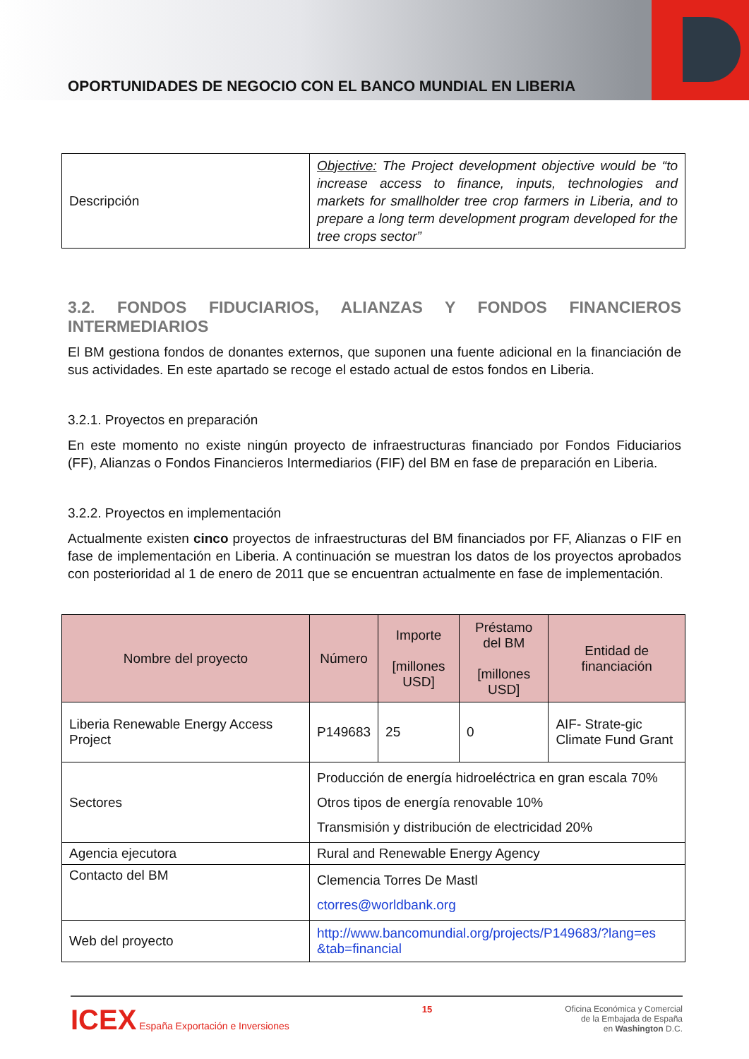OPORTUNIDADES DE NEGOCIO CON EL BANCO MUNDIAL EN LIBERIA
| Descripción | Objective: The Project development objective would be “to increase access to finance, inputs, technologies and markets for smallholder tree crop farmers in Liberia, and to prepare a long term development program developed for the tree crops sector” |
3.2. FONDOS FIDUCIARIOS, ALIANZAS Y FONDOS FINANCIEROS INTERMEDIARIOS
El BM gestiona fondos de donantes externos, que suponen una fuente adicional en la financiación de sus actividades. En este apartado se recoge el estado actual de estos fondos en Liberia.
3.2.1. Proyectos en preparación
En este momento no existe ningún proyecto de infraestructuras financiado por Fondos Fiduciarios (FF), Alianzas o Fondos Financieros Intermediarios (FIF) del BM en fase de preparación en Liberia.
3.2.2. Proyectos en implementación
Actualmente existen cinco proyectos de infraestructuras del BM financiados por FF, Alianzas o FIF en fase de implementación en Liberia. A continuación se muestran los datos de los proyectos aprobados con posterioridad al 1 de enero de 2011 que se encuentran actualmente en fase de implementación.
| Nombre del proyecto | Número | Importe [millones USD] | Préstamo del BM [millones USD] | Entidad de financiación |
| --- | --- | --- | --- | --- |
| Liberia Renewable Energy Access Project | P149683 | 25 | 0 | AIF- Strate-gic Climate Fund Grant |
| Sectores | Producción de energía hidroeléctrica en gran escala 70% Otros tipos de energía renovable 10% Transmisión y distribución de electricidad 20% | | | |
| Agencia ejecutora | Rural and Renewable Energy Agency | | | |
| Contacto del BM | Clemencia Torres De Mastl ctorres@worldbank.org | | | |
| Web del proyecto | http://www.bancomundial.org/projects/P149683/?lang=es &tab=financial | | | |
ICEX España Exportación e Inversiones
15 Oficina Económica y Comercial
de la Embajada de España
en Washington D.C.